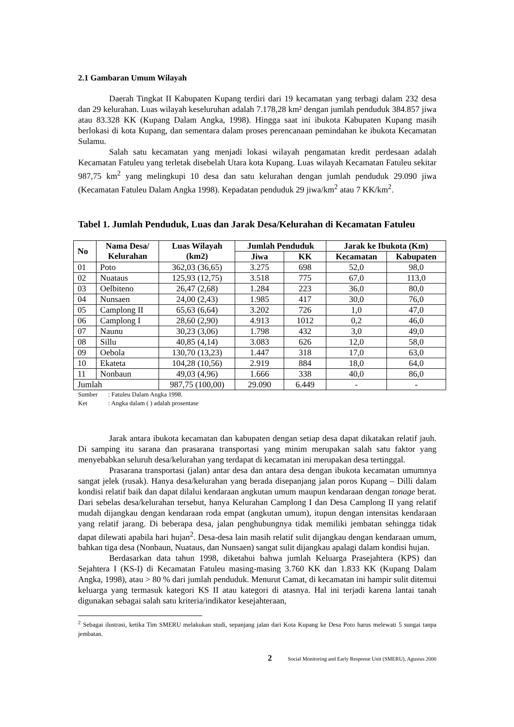2.1 Gambaran Umum Wilayah
Daerah Tingkat II Kabupaten Kupang terdiri dari 19 kecamatan yang terbagi dalam 232 desa dan 29 kelurahan. Luas wilayah keseluruhan adalah 7.178,28 km² dengan jumlah penduduk 384.857 jiwa atau 83.328 KK (Kupang Dalam Angka, 1998). Hingga saat ini ibukota Kabupaten Kupang masih berlokasi di kota Kupang, dan sementara dalam proses perencanaan pemindahan ke ibukota Kecamatan Sulamu.
Salah satu kecamatan yang menjadi lokasi wilayah pengamatan kredit perdesaan adalah Kecamatan Fatuleu yang terletak disebelah Utara kota Kupang. Luas wilayah Kecamatan Fatuleu sekitar 987,75 km<sup>2</sup> yang melingkupi 10 desa dan satu kelurahan dengan jumlah penduduk 29.090 jiwa (Kecamatan Fatuleu Dalam Angka 1998). Kepadatan penduduk 29 jiwa/km<sup>2</sup> atau 7 KK/km<sup>2</sup>.
Tabel 1. Jumlah Penduduk, Luas dan Jarak Desa/Kelurahan di Kecamatan Fatuleu
| No | Nama Desa/ Kelurahan | Luas Wilayah (km2) | Jumlah Penduduk | | Jarak ke Ibukota (Km) | |
| --- | --- | --- | --- | --- | --- | --- |
| | | | Jiwa | KK | Kecamatan | Kabupaten |
| 01 | Poto | 362,03 (36,65) | 3.275 | 698 | 52,0 | 98,0 |
| 02 | Nuataus | 125,93 (12,75) | 3.518 | 775 | 67,0 | 113,0 |
| 03 | Oelbiteno | 26,47 (2,68) | 1.284 | 223 | 36,0 | 80,0 |
| 04 | Nunsaen | 24,00 (2,43) | 1.985 | 417 | 30,0 | 76,0 |
| 05 | Camplong II | 65,63 (6,64) | 3.202 | 726 | 1,0 | 47,0 |
| 06 | Camplong I | 28,60 (2,90) | 4.913 | 1012 | 0,2 | 46,0 |
| 07 | Naunu | 30,23 (3,06) | 1.798 | 432 | 3,0 | 49,0 |
| 08 | Sillu | 40,85 (4,14) | 3.083 | 626 | 12,0 | 58,0 |
| 09 | Oebola | 130,70 (13,23) | 1.447 | 318 | 17,0 | 63,0 |
| 10 | Ekateta | 104,28 (10,56) | 2.919 | 884 | 18,0 | 64,0 |
| 11 | Nonbaun | 49,03 (4,96) | 1.666 | 338 | 40,0 | 86,0 |
| Jumlah | | 987,75 (100,00) | 29.090 | 6.449 | - | - |
Sumber: Fatuleu Dalam Angka 1998.
Ket: Angka dalam ( ) adalah prosentase
Jarak antara ibukota kecamatan dan kabupaten dengan setiap desa dapat dikatakan relatif jauh. Di samping itu sarana dan prasarana transportasi yang minim merupakan salah satu faktor yang menyebabkan seluruh desa/kelurahan yang terdapat di kecamatan ini merupakan desa tertinggal.
Prasarana transportasi (jalan) antar desa dan antara desa dengan ibukota kecamatan umumnya sangat jelek (rusak). Hanya desa/kelurahan yang berada disepanjang jalan poros Kupang – Dilli dalam kondisi relatif baik dan dapat dilalui kendaraan angkutan umum maupun kendaraan dengan tonage berat. Dari sebelas desa/kelurahan tersebut, hanya Kelurahan Camplong I dan Desa Camplong II yang relatif mudah dijangkau dengan kendaraan roda empat (angkutan umum), itupun dengan intensitas kendaraan yang relatif jarang. Di beberapa desa, jalan penghubungnya tidak memiliki jembatan sehingga tidak dapat dilewati apabila hari hujan<sup>2</sup>. Desa-desa lain masih relatif sulit dijangkau dengan kendaraan umum, bahkan tiga desa (Nonbaun, Nuataus, dan Nunsaen) sangat sulit dijangkau apalagi dalam kondisi hujan.
Berdasarkan data tahun 1998, diketahui bahwa jumlah Keluarga Prasejahtera (KPS) dan Sejahtera I (KS-I) di Kecamatan Fatuleu masing-masing 3.760 KK dan 1.833 KK (Kupang Dalam Angka, 1998), atau > 80 % dari jumlah penduduk. Menurut Camat, di kecamatan ini hampir sulit ditemui keluarga yang termasuk kategori KS II atau kategori di atasnya. Hal ini terjadi karena lantai tanah digunakan sebagai salah satu kriteria/indikator kesejahteraan,
<sup>2</sup> Sebagai ilustrasi, ketika Tim SMERU melakukan studi, sepanjang jalan dari Kota Kupang ke Desa Poto harus melewati 5 sungai tanpa jembatan.
2 Social Monitoring and Early Response Unit (SMERU), Agustus 2000